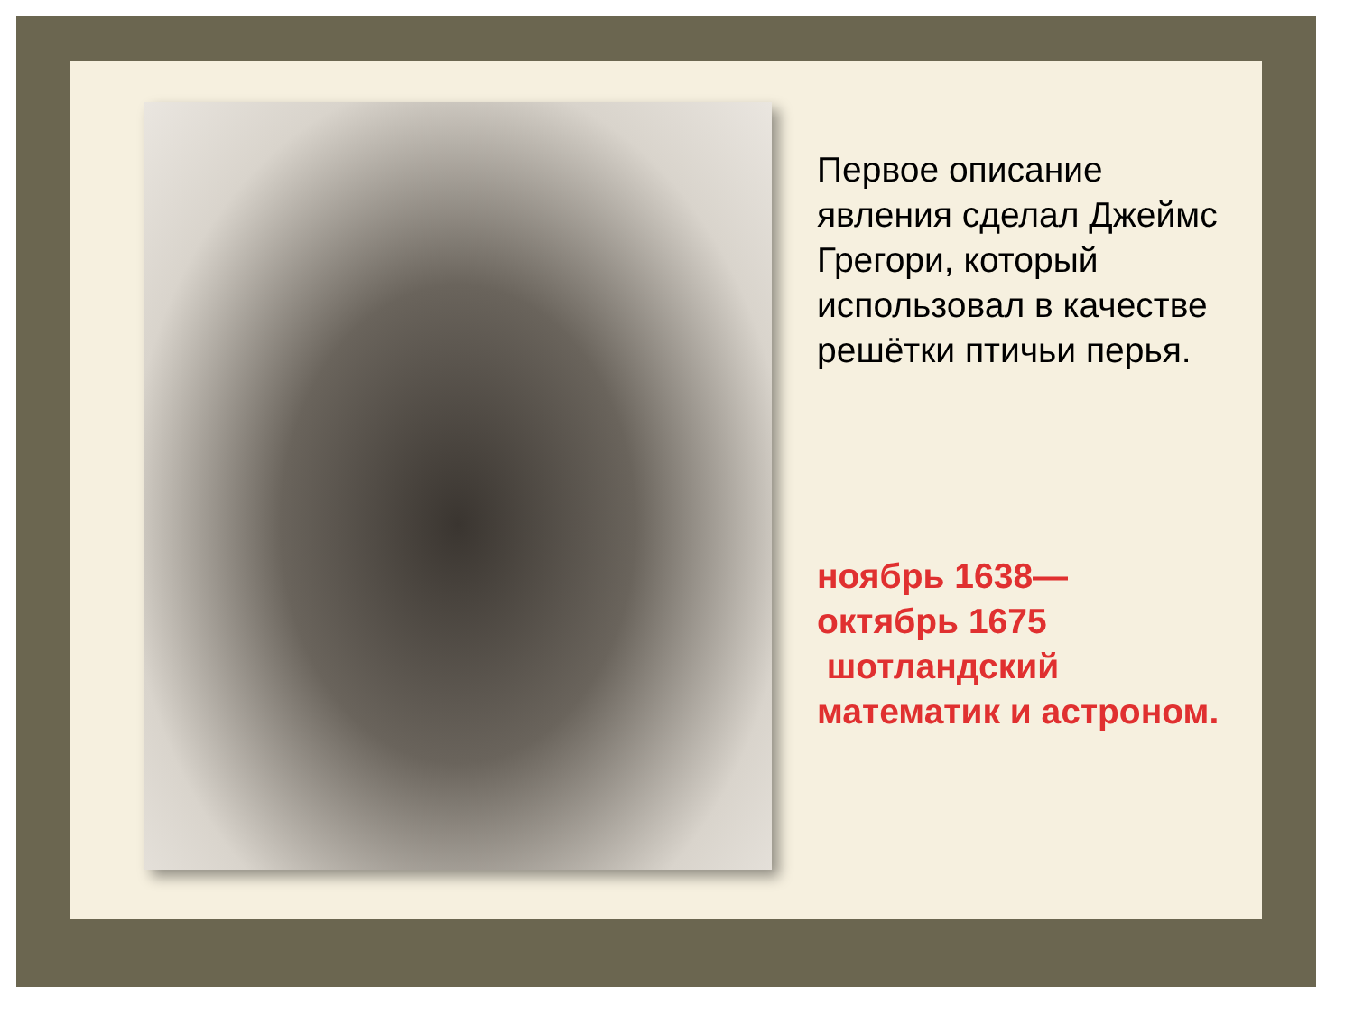Первое описание явления сделал Джеймс Грегори, который использовал в качестве решётки птичьи перья.
ноябрь 1638—
октябрь 1675
шотландский математик и астроном.